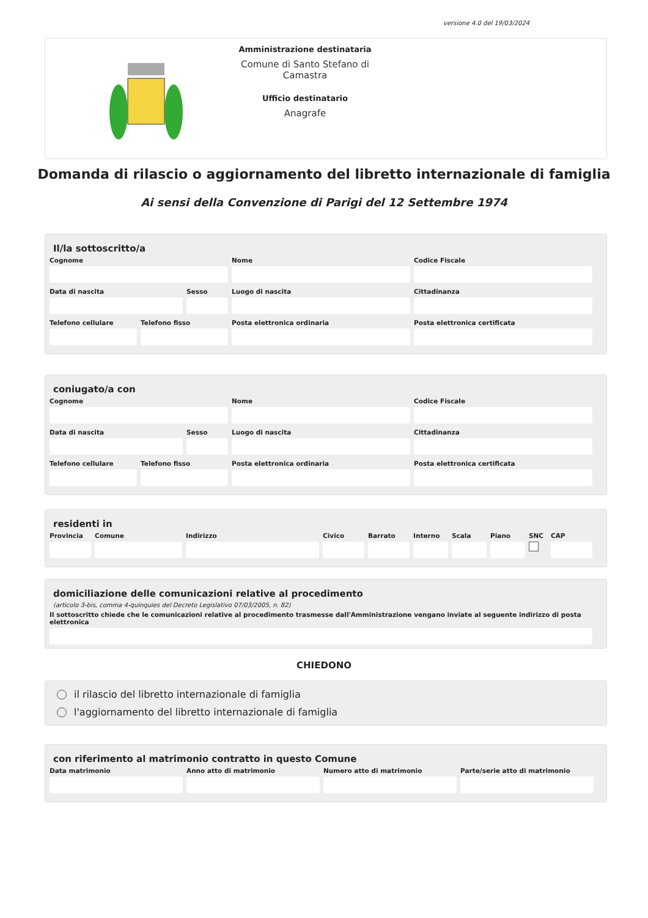versione 4.0 del 19/03/2024
Amministrazione destinataria
Comune di Santo Stefano di Camastra
Ufficio destinatario
Anagrafe
Domanda di rilascio o aggiornamento del libretto internazionale di famiglia
Ai sensi della Convenzione di Parigi del 12 Settembre 1974
Il/la sottoscritto/a
Cognome Nome Codice Fiscale
Data di nascita Sesso Luogo di nascita Cittadinanza
Telefono cellulare
Telefono fisso Posta elettronica ordinaria Posta elettronica certificata
coniugato/a con
Cognome Nome Codice Fiscale
Data di nascita Sesso Luogo di nascita Cittadinanza
Telefono cellulare
Telefono fisso Posta elettronica ordinaria Posta elettronica certificata
residenti in
Provincia
Comune Indirizzo Civico Barrato Interno
Scala Piano SNC CAP
domiciliazione delle comunicazioni relative al procedimento
(articolo 3-bis, comma 4-quinquies del Decreto Legislativo 07/03/2005, n. 82)
Il sottoscritto chiede che le comunicazioni relative al procedimento trasmesse dall'Amministrazione vengano inviate al seguente indirizzo di posta elettronica
CHIEDONO
il rilascio del libretto internazionale di famiglia
l'aggiornamento del libretto internazionale di famiglia
con riferimento al matrimonio contratto in questo Comune
Data matrimonio Anno atto di matrimonio
Numero atto di matrimonio
Parte/serie atto di matrimonio